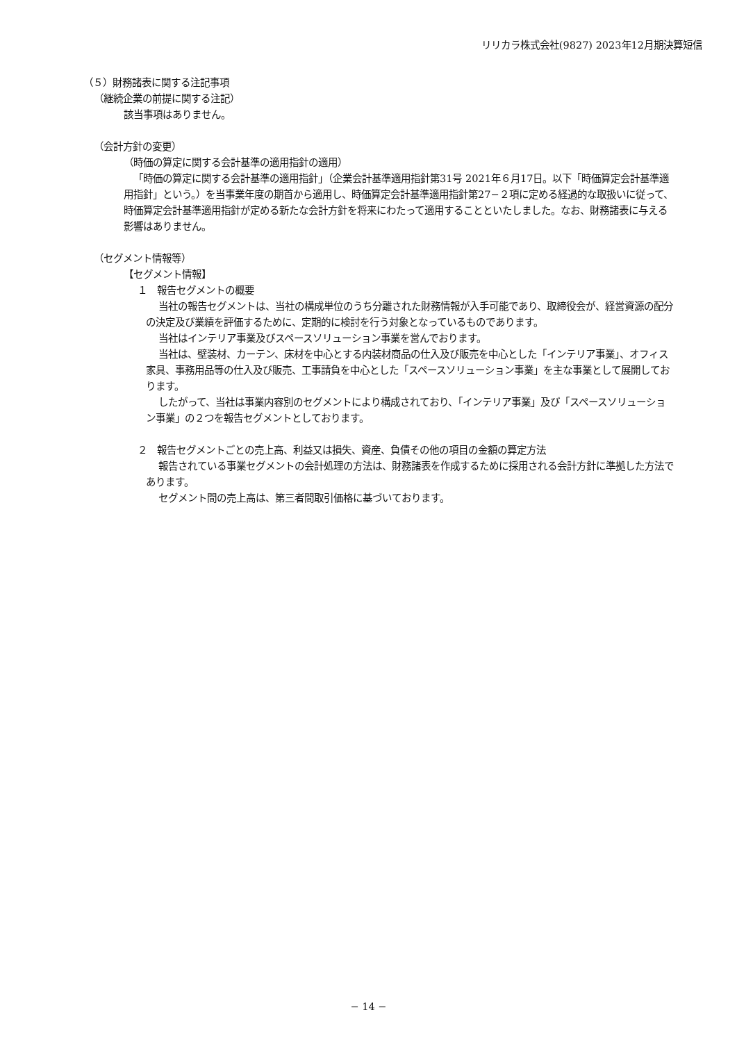リリカラ株式会社(9827) 2023年12月期決算短信
（５）財務諸表に関する注記事項
（継続企業の前提に関する注記）
該当事項はありません。
（会計方針の変更）
（時価の算定に関する会計基準の適用指針の適用）
「時価の算定に関する会計基準の適用指針」（企業会計基準適用指針第31号 2021年６月17日。以下「時価算定会計基準適用指針」という。）を当事業年度の期首から適用し、時価算定会計基準適用指針第27−２項に定める経過的な取扱いに従って、時価算定会計基準適用指針が定める新たな会計方針を将来にわたって適用することといたしました。なお、財務諸表に与える影響はありません。
（セグメント情報等）
【セグメント情報】
１　報告セグメントの概要
当社の報告セグメントは、当社の構成単位のうち分離された財務情報が入手可能であり、取締役会が、経営資源の配分の決定及び業績を評価するために、定期的に検討を行う対象となっているものであります。
当社はインテリア事業及びスペースソリューション事業を営んでおります。
当社は、壁装材、カーテン、床材を中心とする内装材商品の仕入及び販売を中心とした「インテリア事業」、オフィス家具、事務用品等の仕入及び販売、工事請負を中心とした「スペースソリューション事業」を主な事業として展開しております。
したがって、当社は事業内容別のセグメントにより構成されており、「インテリア事業」及び「スペースソリューション事業」の２つを報告セグメントとしております。
２　報告セグメントごとの売上高、利益又は損失、資産、負債その他の項目の金額の算定方法
報告されている事業セグメントの会計処理の方法は、財務諸表を作成するために採用される会計方針に準拠した方法であります。
セグメント間の売上高は、第三者間取引価格に基づいております。
− 14 −